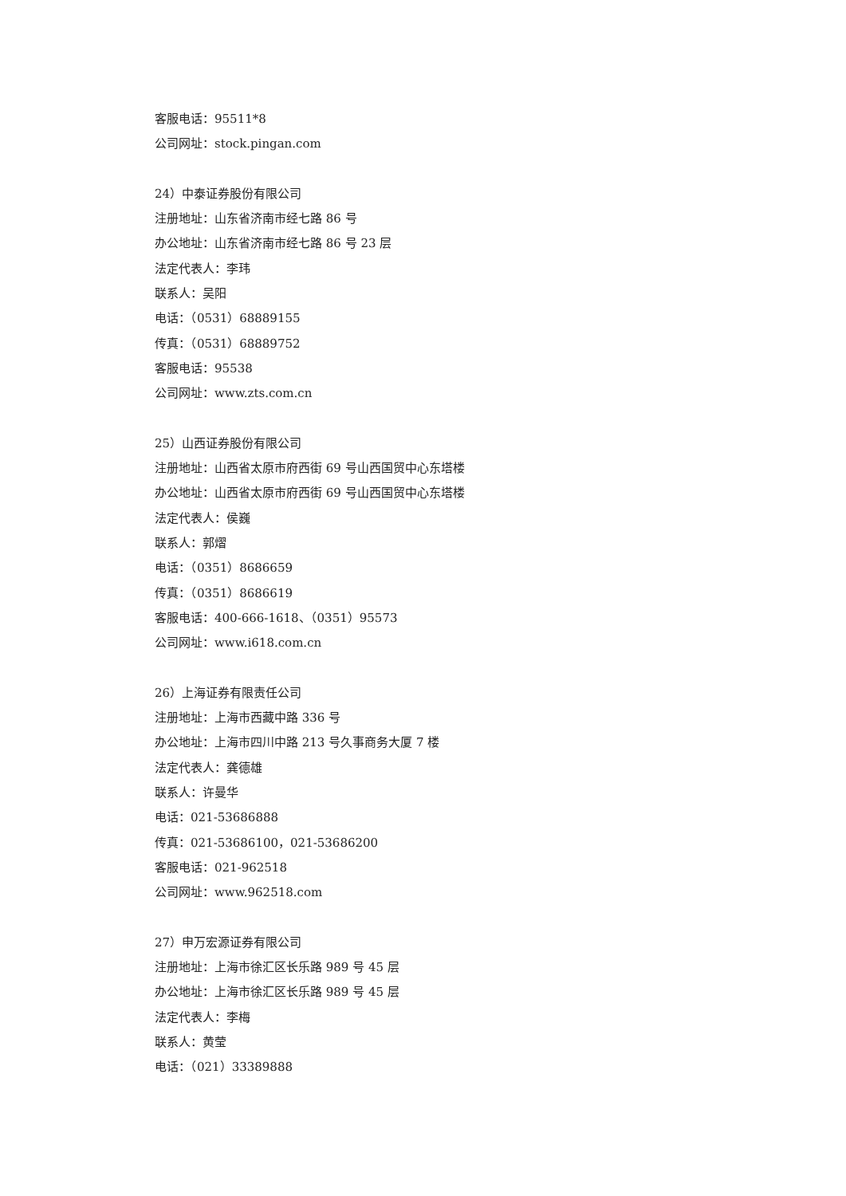客服电话：95511*8
公司网址：stock.pingan.com
24）中泰证券股份有限公司
注册地址：山东省济南市经七路 86 号
办公地址：山东省济南市经七路 86 号 23 层
法定代表人：李玮
联系人：吴阳
电话：（0531）68889155
传真：（0531）68889752
客服电话：95538
公司网址：www.zts.com.cn
25）山西证券股份有限公司
注册地址：山西省太原市府西街 69 号山西国贸中心东塔楼
办公地址：山西省太原市府西街 69 号山西国贸中心东塔楼
法定代表人：侯巍
联系人：郭熠
电话：（0351）8686659
传真：（0351）8686619
客服电话：400-666-1618、（0351）95573
公司网址：www.i618.com.cn
26）上海证券有限责任公司
注册地址：上海市西藏中路 336 号
办公地址：上海市四川中路 213 号久事商务大厦 7 楼
法定代表人：龚德雄
联系人：许曼华
电话：021-53686888
传真：021-53686100，021-53686200
客服电话：021-962518
公司网址：www.962518.com
27）申万宏源证券有限公司
注册地址：上海市徐汇区长乐路 989 号 45 层
办公地址：上海市徐汇区长乐路 989 号 45 层
法定代表人：李梅
联系人：黄莹
电话：（021）33389888